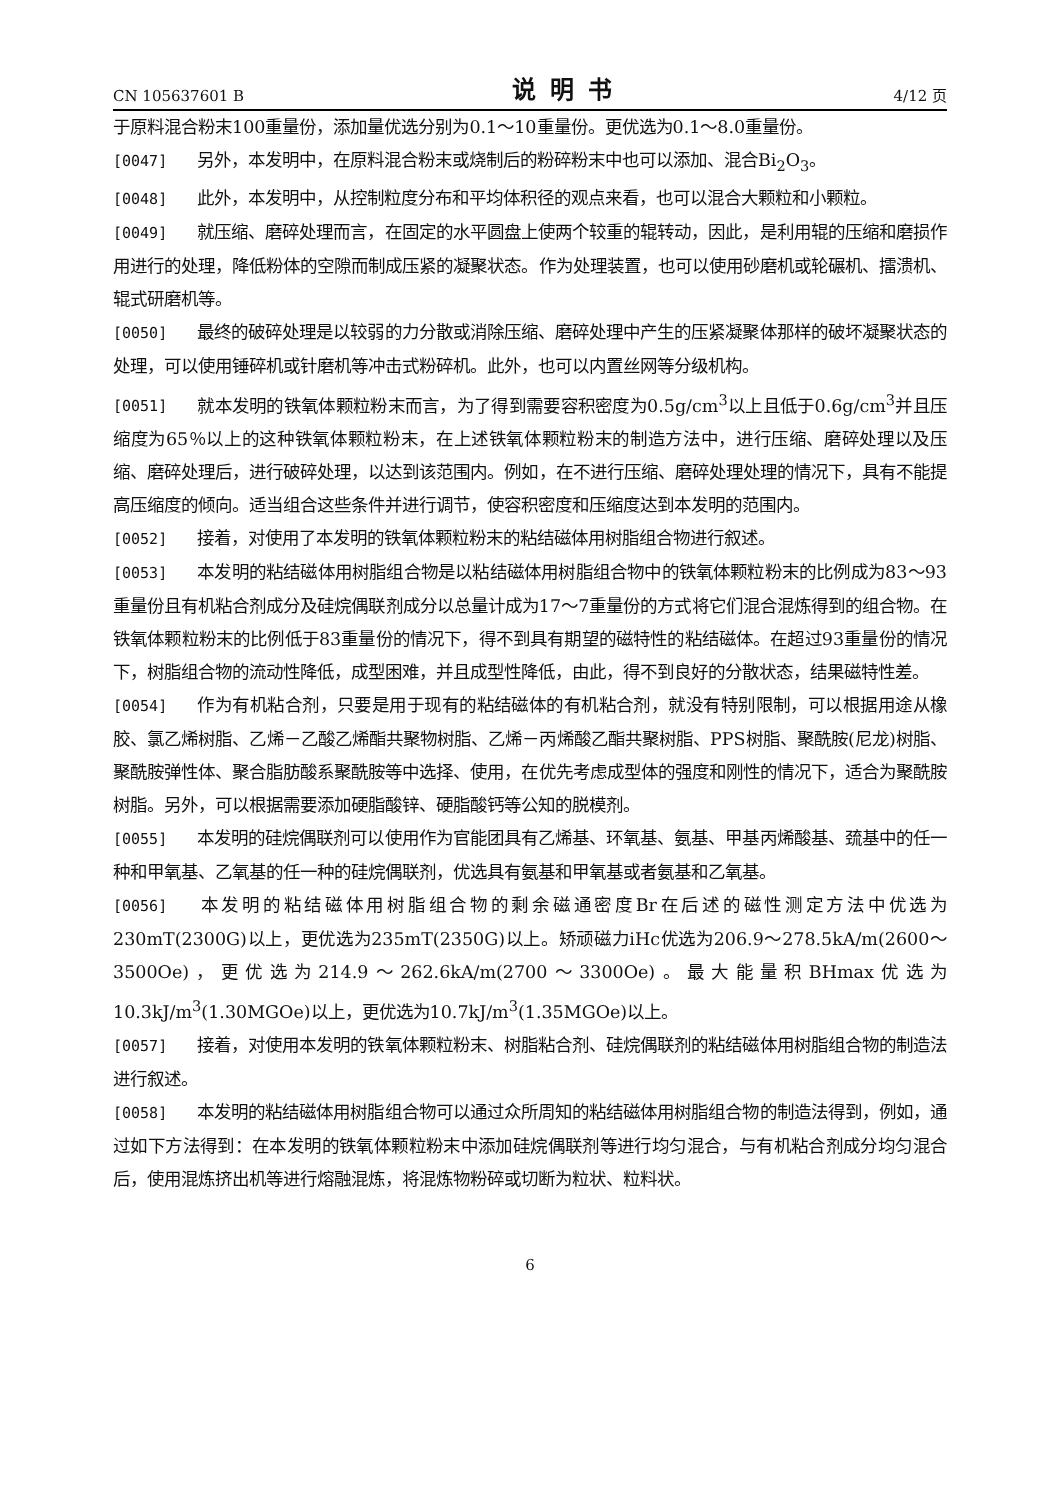CN 105637601 B 说明书 4/12 页
于原料混合粉末100重量份，添加量优选分别为0.1～10重量份。更优选为0.1～8.0重量份。
[0047] 另外，本发明中，在原料混合粉末或烧制后的粉碎粉末中也可以添加、混合Bi<sub>2</sub>O<sub>3</sub>。
[0048] 此外，本发明中，从控制粒度分布和平均体积径的观点来看，也可以混合大颗粒和小颗粒。
[0049] 就压缩、磨碎处理而言，在固定的水平圆盘上使两个较重的辊转动，因此，是利用辊的压缩和磨损作用进行的处理，降低粉体的空隙而制成压紧的凝聚状态。作为处理装置，也可以使用砂磨机或轮碾机、擂溃机、辊式研磨机等。
[0050] 最终的破碎处理是以较弱的力分散或消除压缩、磨碎处理中产生的压紧凝聚体那样的破坏凝聚状态的处理，可以使用锤碎机或针磨机等冲击式粉碎机。此外，也可以内置丝网等分级机构。
[0051] 就本发明的铁氧体颗粒粉末而言，为了得到需要容积密度为0.5g/cm<sup>3</sup>以上且低于0.6g/cm<sup>3</sup>并且压缩度为65％以上的这种铁氧体颗粒粉末，在上述铁氧体颗粒粉末的制造方法中，进行压缩、磨碎处理以及压缩、磨碎处理后，进行破碎处理，以达到该范围内。例如，在不进行压缩、磨碎处理处理的情况下，具有不能提高压缩度的倾向。适当组合这些条件并进行调节，使容积密度和压缩度达到本发明的范围内。
[0052] 接着，对使用了本发明的铁氧体颗粒粉末的粘结磁体用树脂组合物进行叙述。
[0053] 本发明的粘结磁体用树脂组合物是以粘结磁体用树脂组合物中的铁氧体颗粒粉末的比例成为83～93重量份且有机粘合剂成分及硅烷偶联剂成分以总量计成为17～7重量份的方式将它们混合混炼得到的组合物。在铁氧体颗粒粉末的比例低于83重量份的情况下，得不到具有期望的磁特性的粘结磁体。在超过93重量份的情况下，树脂组合物的流动性降低，成型困难，并且成型性降低，由此，得不到良好的分散状态，结果磁特性差。
[0054] 作为有机粘合剂，只要是用于现有的粘结磁体的有机粘合剂，就没有特别限制，可以根据用途从橡胶、氯乙烯树脂、乙烯－乙酸乙烯酯共聚物树脂、乙烯－丙烯酸乙酯共聚树脂、PPS树脂、聚酰胺(尼龙)树脂、聚酰胺弹性体、聚合脂肪酸系聚酰胺等中选择、使用，在优先考虑成型体的强度和刚性的情况下，适合为聚酰胺树脂。另外，可以根据需要添加硬脂酸锌、硬脂酸钙等公知的脱模剂。
[0055] 本发明的硅烷偶联剂可以使用作为官能团具有乙烯基、环氧基、氨基、甲基丙烯酸基、巯基中的任一种和甲氧基、乙氧基的任一种的硅烷偶联剂，优选具有氨基和甲氧基或者氨基和乙氧基。
[0056] 本发明的粘结磁体用树脂组合物的剩余磁通密度Br在后述的磁性测定方法中优选为230mT(2300G)以上，更优选为235mT(2350G)以上。矫顽磁力iHc优选为206.9～278.5kA/m(2600～3500Oe)，更优选为214.9～262.6kA/m(2700～3300Oe)。最大能量积BHmax优选为10.3kJ/m<sup>3</sup>(1.30MGOe)以上，更优选为10.7kJ/m<sup>3</sup>(1.35MGOe)以上。
[0057] 接着，对使用本发明的铁氧体颗粒粉末、树脂粘合剂、硅烷偶联剂的粘结磁体用树脂组合物的制造法进行叙述。
[0058] 本发明的粘结磁体用树脂组合物可以通过众所周知的粘结磁体用树脂组合物的制造法得到，例如，通过如下方法得到：在本发明的铁氧体颗粒粉末中添加硅烷偶联剂等进行均匀混合，与有机粘合剂成分均匀混合后，使用混炼挤出机等进行熔融混炼，将混炼物粉碎或切断为粒状、粒料状。
6